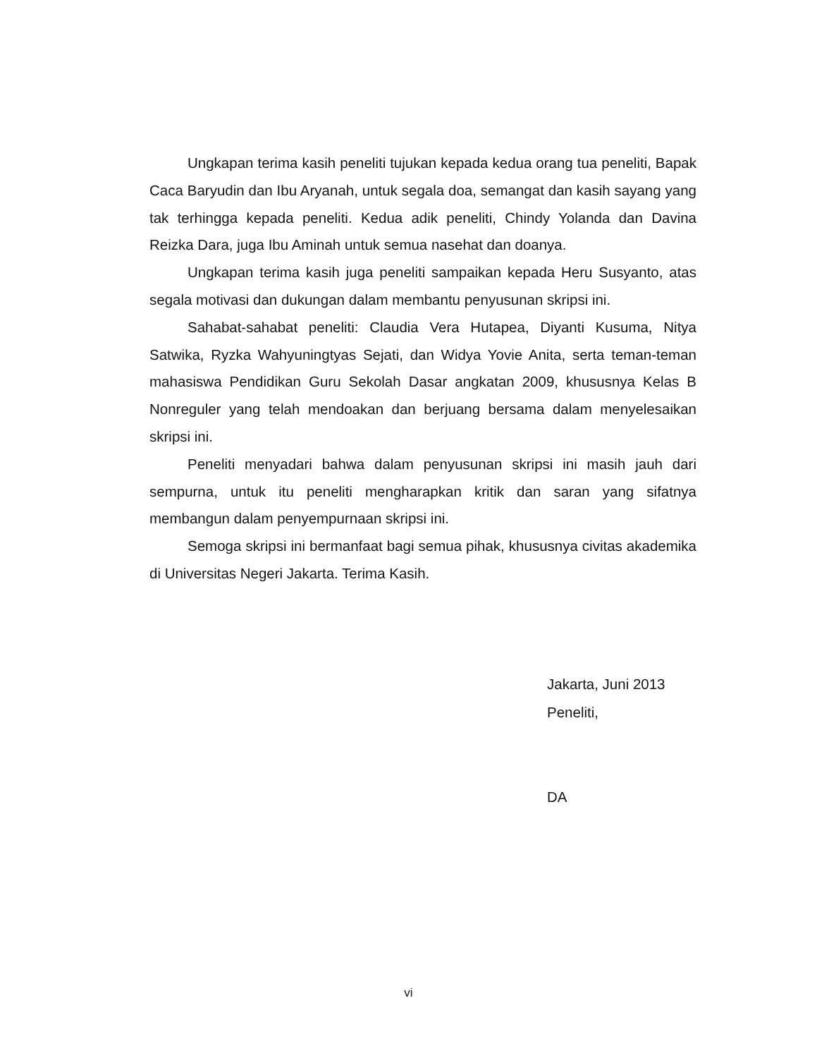Ungkapan terima kasih peneliti tujukan kepada kedua orang tua peneliti, Bapak Caca Baryudin dan Ibu Aryanah, untuk segala doa, semangat dan kasih sayang yang tak terhingga kepada peneliti. Kedua adik peneliti, Chindy Yolanda dan Davina Reizka Dara, juga Ibu Aminah untuk semua nasehat dan doanya.
Ungkapan terima kasih juga peneliti sampaikan kepada Heru Susyanto, atas segala motivasi dan dukungan dalam membantu penyusunan skripsi ini.
Sahabat-sahabat peneliti: Claudia Vera Hutapea, Diyanti Kusuma, Nitya Satwika, Ryzka Wahyuningtyas Sejati, dan Widya Yovie Anita, serta teman-teman mahasiswa Pendidikan Guru Sekolah Dasar angkatan 2009, khususnya Kelas B Nonreguler yang telah mendoakan dan berjuang bersama dalam menyelesaikan skripsi ini.
Peneliti menyadari bahwa dalam penyusunan skripsi ini masih jauh dari sempurna, untuk itu peneliti mengharapkan kritik dan saran yang sifatnya membangun dalam penyempurnaan skripsi ini.
Semoga skripsi ini bermanfaat bagi semua pihak, khususnya civitas akademika di Universitas Negeri Jakarta. Terima Kasih.
Jakarta, Juni 2013
Peneliti,
DA
vi